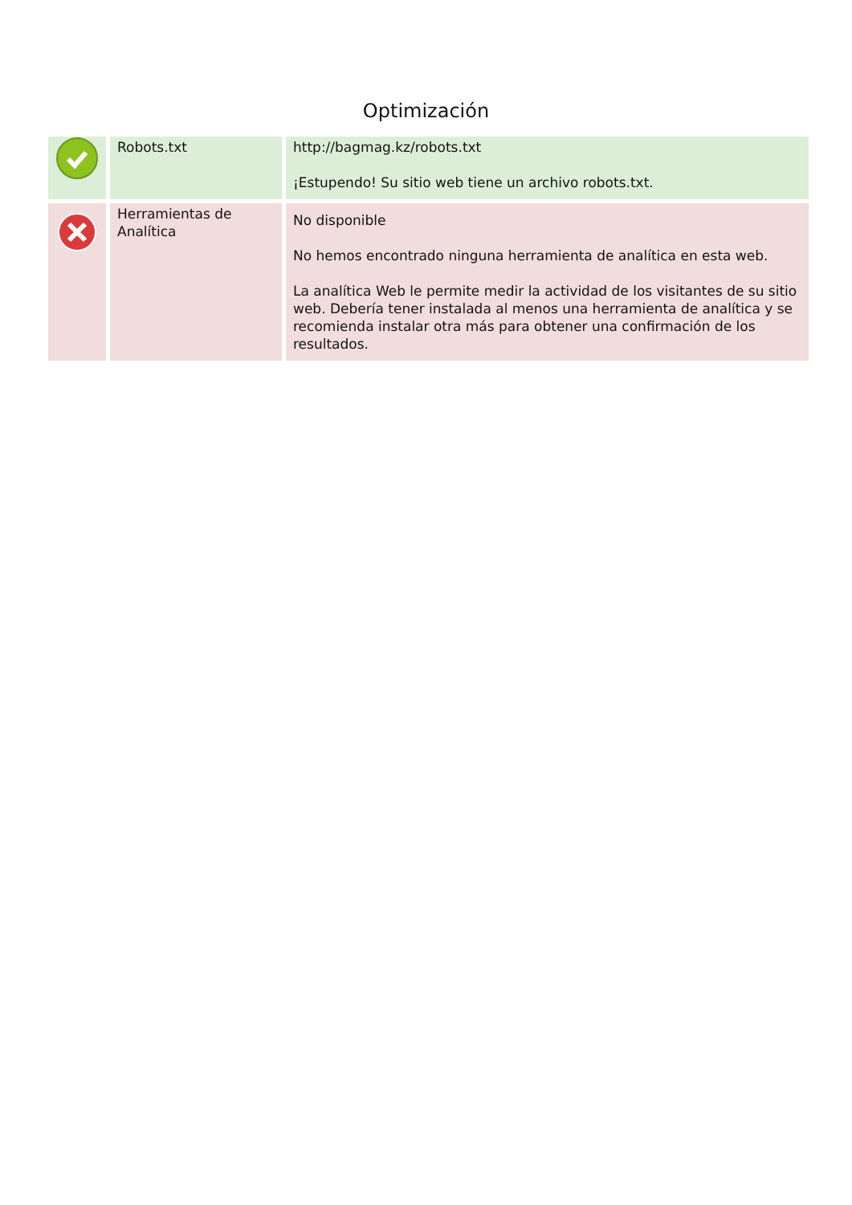Optimización
| | Robots.txt | http://bagmag.kz/robots.txt ¡Estupendo! Su sitio web tiene un archivo robots.txt. |
| | Herramientas de Analítica | No disponible No hemos encontrado ninguna herramienta de analítica en esta web. La analítica Web le permite medir la actividad de los visitantes de su sitio web. Debería tener instalada al menos una herramienta de analítica y se recomienda instalar otra más para obtener una confirmación de los resultados. |